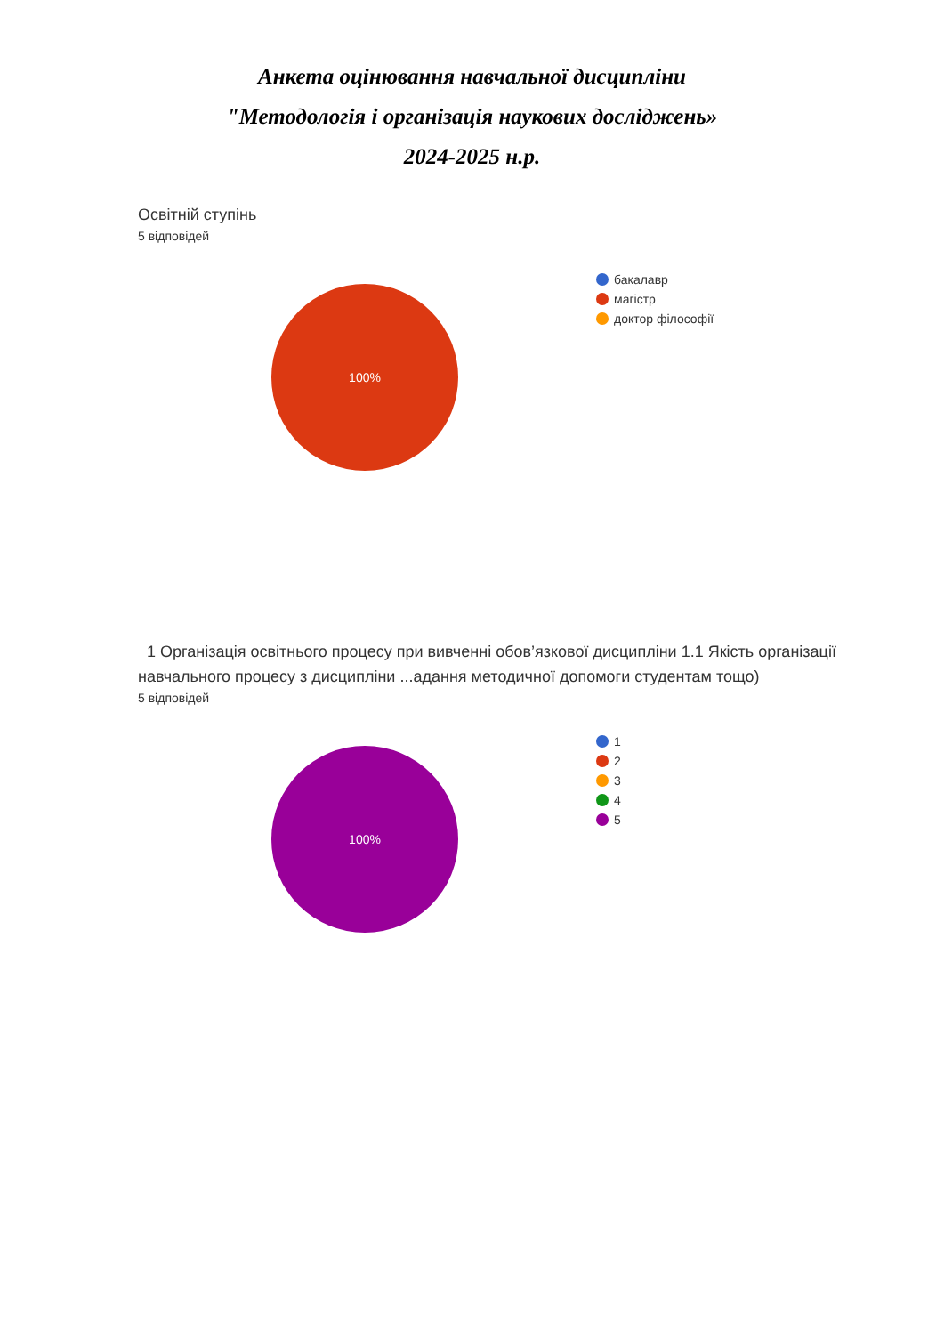Анкета оцінювання навчальної дисципліни
"Методологія і організація наукових досліджень»
2024-2025 н.р.
Освітній ступінь
5 відповідей
100%
бакалавр
магістр
доктор філософії
1 Організація освітнього процесу при вивченні обов’язкової дисципліни 1.1 Якість організації навчального процесу з дисципліни ...адання методичної допомоги студентам тощо)
5 відповідей
100%
1
2
3
4
5